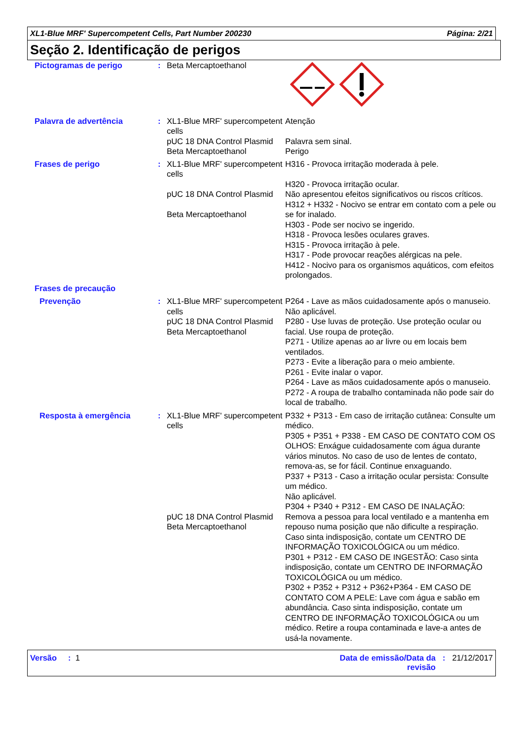XL1-Blue MRF' Supercompetent Cells, Part Number 200230 Página: 2/21
Seção 2. Identificação de perigos
| Pictogramas de perigo | : | Beta Mercaptoethanol | |
| Palavra de advertência | : | XL1-Blue MRF' supercompetent cells pUC 18 DNA Control Plasmid Beta Mercaptoethanol | Atenção Palavra sem sinal. Perigo |
| Frases de perigo | : | XL1-Blue MRF' supercompetent cells pUC 18 DNA Control Plasmid Beta Mercaptoethanol | H316 - Provoca irritação moderada à pele. H320 - Provoca irritação ocular. Não apresentou efeitos significativos ou riscos críticos. H312 + H332 - Nocivo se entrar em contato com a pele ou se for inalado. H303 - Pode ser nocivo se ingerido. H318 - Provoca lesões oculares graves. H315 - Provoca irritação à pele. H317 - Pode provocar reações alérgicas na pele. H412 - Nocivo para os organismos aquáticos, com efeitos prolongados. |
| Frases de precaução | | | |
| Prevenção | : | XL1-Blue MRF' supercompetent cells pUC 18 DNA Control Plasmid Beta Mercaptoethanol | P264 - Lave as mãos cuidadosamente após o manuseio. Não aplicável. P280 - Use luvas de proteção. Use proteção ocular ou facial. Use roupa de proteção. P271 - Utilize apenas ao ar livre ou em locais bem ventilados. P273 - Evite a liberação para o meio ambiente. P261 - Evite inalar o vapor. P264 - Lave as mãos cuidadosamente após o manuseio. P272 - A roupa de trabalho contaminada não pode sair do local de trabalho. |
| Resposta à emergência | : | XL1-Blue MRF' supercompetent cells pUC 18 DNA Control Plasmid Beta Mercaptoethanol | P332 + P313 - Em caso de irritação cutânea: Consulte um médico. P305 + P351 + P338 - EM CASO DE CONTATO COM OS OLHOS: Enxágue cuidadosamente com água durante vários minutos. No caso de uso de lentes de contato, remova-as, se for fácil. Continue enxaguando. P337 + P313 - Caso a irritação ocular persista: Consulte um médico. Não aplicável. P304 + P340 + P312 - EM CASO DE INALAÇÃO: Remova a pessoa para local ventilado e a mantenha em repouso numa posição que não dificulte a respiração. Caso sinta indisposição, contate um CENTRO DE INFORMAÇÃO TOXICOLÓGICA ou um médico. P301 + P312 - EM CASO DE INGESTÃO: Caso sinta indisposição, contate um CENTRO DE INFORMAÇÃO TOXICOLÓGICA ou um médico. P302 + P352 + P312 + P362+P364 - EM CASO DE CONTATO COM A PELE: Lave com água e sabão em abundância. Caso sinta indisposição, contate um CENTRO DE INFORMAÇÃO TOXICOLÓGICA ou um médico. Retire a roupa contaminada e lave-a antes de usá-la novamente. |
Versão : 1 Data de emissão/Data da
revisão: 21/12/2017